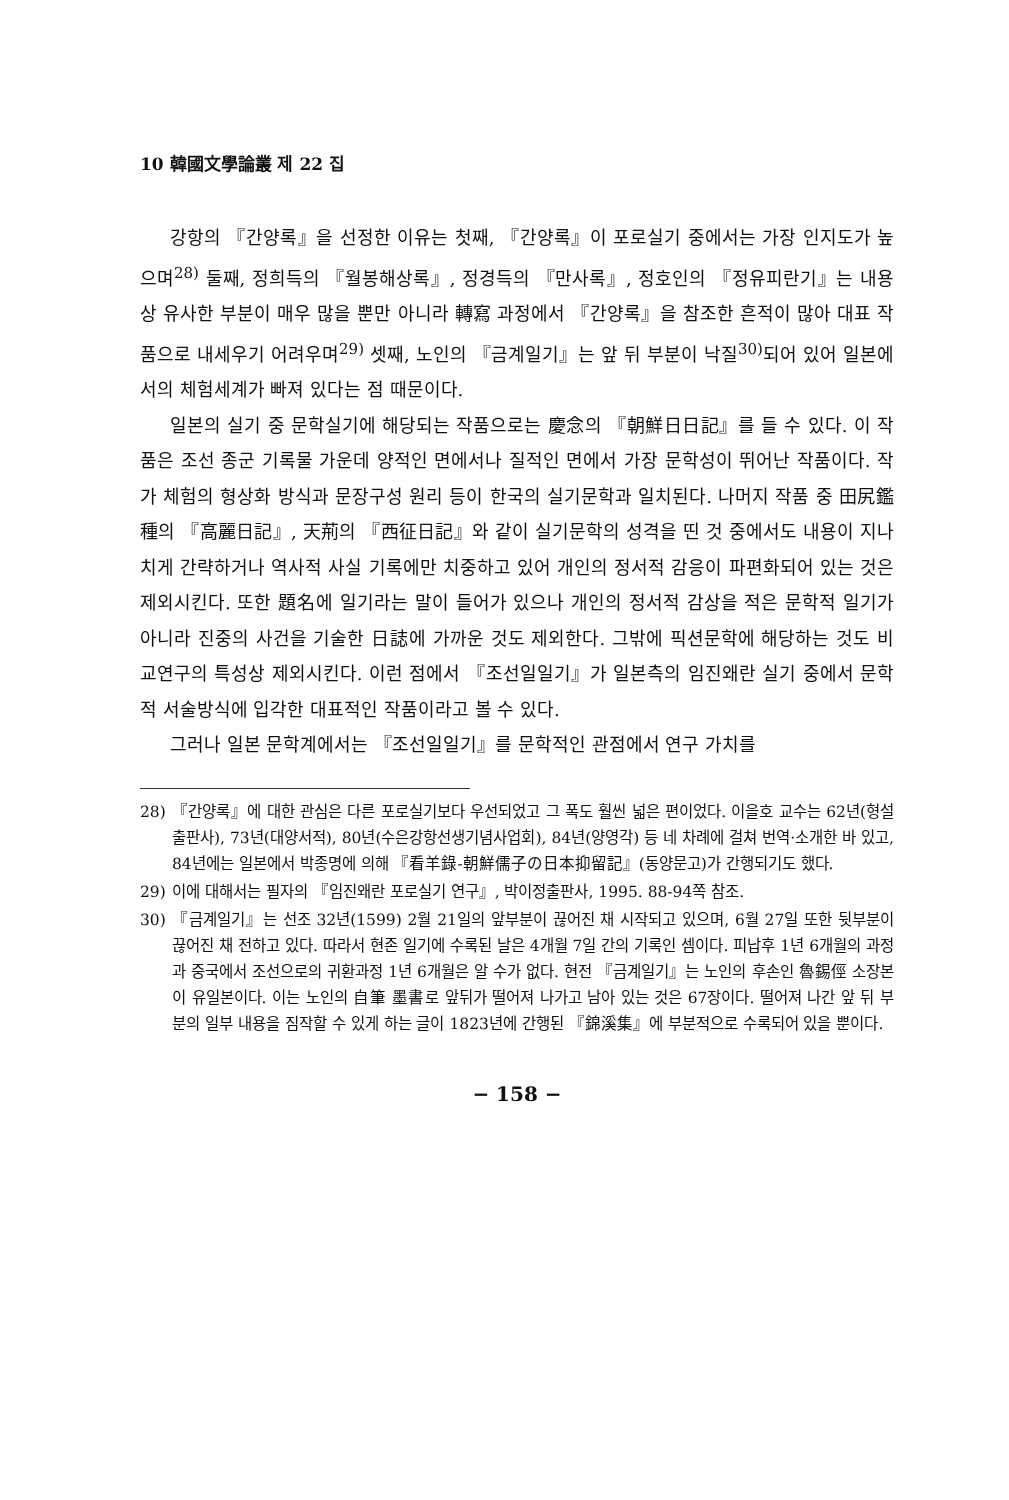10 韓國文學論叢 제 22 집
강항의 『간양록』을 선정한 이유는 첫째, 『간양록』이 포로실기 중에서는 가장 인지도가 높으며<sup>28)</sup> 둘째, 정희득의 『월봉해상록』, 정경득의 『만사록』, 정호인의 『정유피란기』는 내용상 유사한 부분이 매우 많을 뿐만 아니라 轉寫 과정에서 『간양록』을 참조한 흔적이 많아 대표 작품으로 내세우기 어려우며<sup>29)</sup> 셋째, 노인의 『금계일기』는 앞 뒤 부분이 낙질<sup>30)</sup>되어 있어 일본에서의 체험세계가 빠져 있다는 점 때문이다.
일본의 실기 중 문학실기에 해당되는 작품으로는 慶念의 『朝鮮日日記』를 들 수 있다. 이 작품은 조선 종군 기록물 가운데 양적인 면에서나 질적인 면에서 가장 문학성이 뛰어난 작품이다. 작가 체험의 형상화 방식과 문장구성 원리 등이 한국의 실기문학과 일치된다. 나머지 작품 중 田尻鑑種의 『高麗日記』, 天荊의 『西征日記』와 같이 실기문학의 성격을 띤 것 중에서도 내용이 지나치게 간략하거나 역사적 사실 기록에만 치중하고 있어 개인의 정서적 감응이 파편화되어 있는 것은 제외시킨다. 또한 題名에 일기라는 말이 들어가 있으나 개인의 정서적 감상을 적은 문학적 일기가 아니라 진중의 사건을 기술한 日誌에 가까운 것도 제외한다. 그밖에 픽션문학에 해당하는 것도 비교연구의 특성상 제외시킨다. 이런 점에서 『조선일일기』가 일본측의 임진왜란 실기 중에서 문학적 서술방식에 입각한 대표적인 작품이라고 볼 수 있다.
그러나 일본 문학계에서는 『조선일일기』를 문학적인 관점에서 연구 가치를
28) 『간양록』에 대한 관심은 다른 포로실기보다 우선되었고 그 폭도 훨씬 넓은 편이었다. 이을호 교수는 62년(형설출판사), 73년(대양서적), 80년(수은강항선생기념사업회), 84년(양영각) 등 네 차례에 걸쳐 번역·소개한 바 있고, 84년에는 일본에서 박종명에 의해 『看羊錄-朝鮮儒子の日本抑留記』(동양문고)가 간행되기도 했다.
29) 이에 대해서는 필자의 『임진왜란 포로실기 연구』, 박이정출판사, 1995. 88-94쪽 참조.
30) 『금계일기』는 선조 32년(1599) 2월 21일의 앞부분이 끊어진 채 시작되고 있으며, 6월 27일 또한 뒷부분이 끊어진 채 전하고 있다. 따라서 현존 일기에 수록된 날은 4개월 7일 간의 기록인 셈이다. 피납후 1년 6개월의 과정과 중국에서 조선으로의 귀환과정 1년 6개월은 알 수가 없다. 현전 『금계일기』는 노인의 후손인 魯錫俓 소장본이 유일본이다. 이는 노인의 自筆 墨書로 앞뒤가 떨어져 나가고 남아 있는 것은 67장이다. 떨어져 나간 앞 뒤 부분의 일부 내용을 짐작할 수 있게 하는 글이 1823년에 간행된 『錦溪集』에 부분적으로 수록되어 있을 뿐이다.
− 158 −